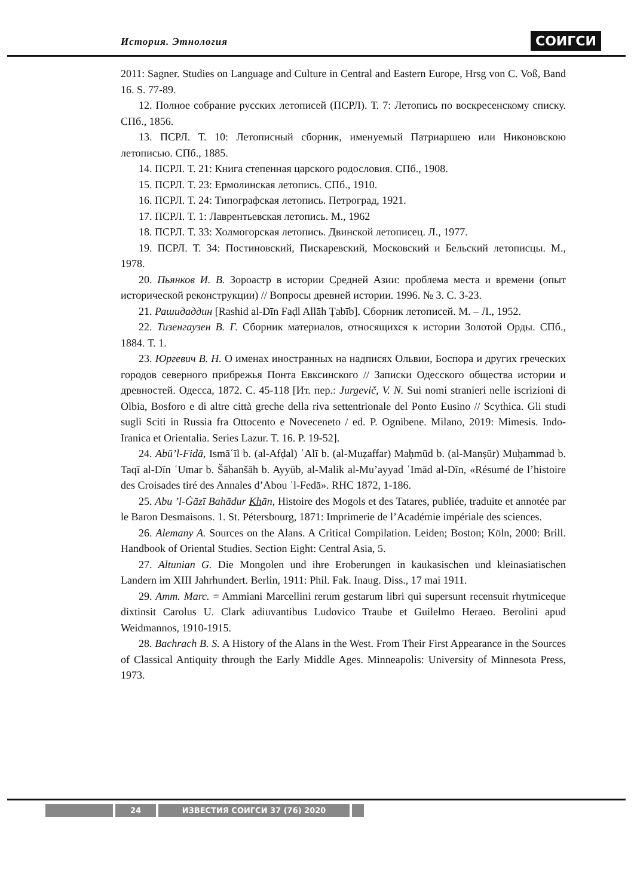История. Этнология СОИГСИ
2011: Sagner. Studies on Language and Culture in Central and Eastern Europe, Hrsg von C. Voß, Band 16. S. 77-89.
12. Полное собрание русских летописей (ПСРЛ). Т. 7: Летопись по воскресенскому списку. СПб., 1856.
13. ПСРЛ. Т. 10: Летописный сборник, именуемый Патриаршею или Никоновскою летописью. СПб., 1885.
14. ПСРЛ. Т. 21: Книга степенная царского родословия. СПб., 1908.
15. ПСРЛ. Т. 23: Ермолинская летопись. СПб., 1910.
16. ПСРЛ. Т. 24: Типографская летопись. Петроград, 1921.
17. ПСРЛ. Т. 1: Лаврентьевская летопись. М., 1962
18. ПСРЛ. Т. 33: Холмогорская летопись. Двинской летописец. Л., 1977.
19. ПСРЛ. Т. 34: Постиновский, Пискаревский, Московский и Бельский летописцы. М., 1978.
20. Пьянков И. В. Зороастр в истории Средней Азии: проблема места и времени (опыт исторической реконструкции) // Вопросы древней истории. 1996. № 3. С. 3-23.
21. Рашидаддин [Rashid al-Dīn Faḍl Allāh Ṭabīb]. Сборник летописей. М. – Л., 1952.
22. Тизенгаузен В. Г. Сборник материалов, относящихся к истории Золотой Орды. СПб., 1884. Т. 1.
23. Юргевич В. Н. О именах иностранных на надписях Ольвии, Боспора и других греческих городов северного прибрежья Понта Евксинского // Записки Одесского общества истории и древностей. Одесса, 1872. С. 45-118 [Ит. пер.: Jurgevič, V. N. Sui nomi stranieri nelle iscrizioni di Olbia, Bosforo e di altre città greche della riva settentrionale del Ponto Eusino // Scythica. Gli studi sugli Sciti in Russia fra Ottocento e Noveceneto / ed. P. Ognibene. Milano, 2019: Mimesis. Indo-Iranica et Orientalia. Series Lazur. T. 16. P. 19-52].
24. Abū’l-Fidā, Ismāʿīl b. (al-Afḍal) ʿAlī b. (al-Muẓaffar) Maḥmūd b. (al-Manṣūr) Muḥammad b. Taqī al-Dīn ʿUmar b. Šāhanšāh b. Ayyūb, al-Malik al-Mu’ayyad ʿImād al-Dīn, «Résumé de l’histoire des Croisades tiré des Annales d’Abou ʿl-Fedā». RHC 1872, 1-186.
25. Abu ’l-Ġāzī Bahādur Khān, Histoire des Mogols et des Tatares, publiée, traduite et annotée par le Baron Desmaisons. 1. St. Pétersbourg, 1871: Imprimerie de l’Académie impériale des sciences.
26. Alemany A. Sources on the Alans. A Critical Compilation. Leiden; Boston; Köln, 2000: Brill. Handbook of Oriental Studies. Section Eight: Central Asia, 5.
27. Altunian G. Die Mongolen und ihre Eroberungen in kaukasischen und kleinasiatischen Landern im XIII Jahrhundert. Berlin, 1911: Phil. Fak. Inaug. Diss., 17 mai 1911.
29. Amm. Marc. = Ammiani Marcellini rerum gestarum libri qui supersunt recensuit rhytmiceque dixtinsit Carolus U. Clark adiuvantibus Ludovico Traube et Guilelmo Heraeo. Berolini apud Weidmannos, 1910-1915.
28. Bachrach B. S. A History of the Alans in the West. From Their First Appearance in the Sources of Classical Antiquity through the Early Middle Ages. Minneapolis: University of Minnesota Press, 1973.
24 ИЗВЕСТИЯ СОИГСИ 37 (76) 2020